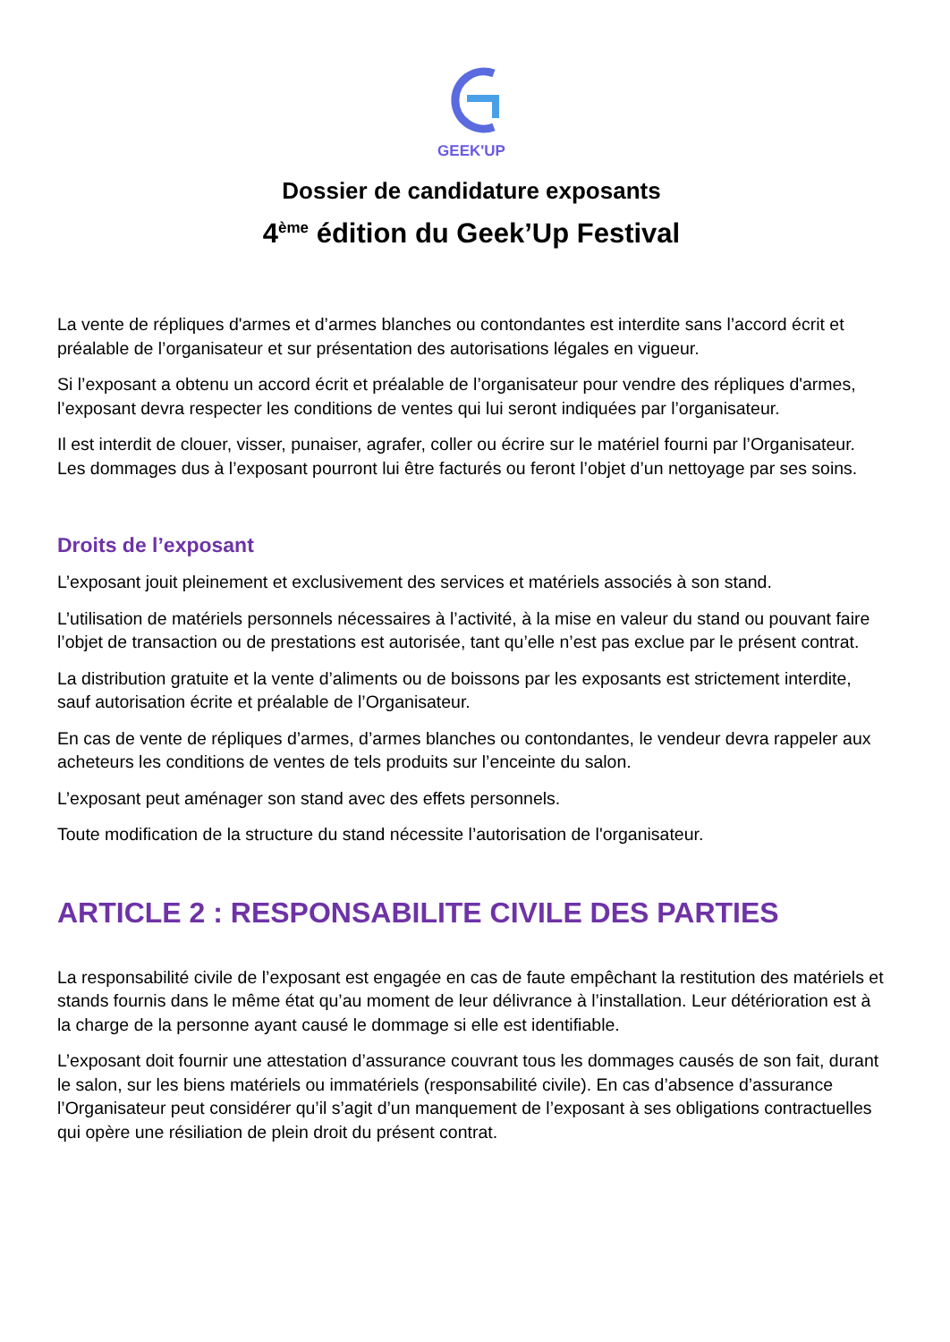GEEK'UP
Dossier de candidature exposants
4<sup>ème</sup> édition du Geek’Up Festival
La vente de répliques d'armes et d’armes blanches ou contondantes est interdite sans l’accord écrit et préalable de l’organisateur et sur présentation des autorisations légales en vigueur.
Si l’exposant a obtenu un accord écrit et préalable de l’organisateur pour vendre des répliques d'armes, l’exposant devra respecter les conditions de ventes qui lui seront indiquées par l’organisateur.
Il est interdit de clouer, visser, punaiser, agrafer, coller ou écrire sur le matériel fourni par l’Organisateur. Les dommages dus à l’exposant pourront lui être facturés ou feront l’objet d’un nettoyage par ses soins.
Droits de l’exposant
L’exposant jouit pleinement et exclusivement des services et matériels associés à son stand.
L’utilisation de matériels personnels nécessaires à l’activité, à la mise en valeur du stand ou pouvant faire l’objet de transaction ou de prestations est autorisée, tant qu’elle n’est pas exclue par le présent contrat.
La distribution gratuite et la vente d’aliments ou de boissons par les exposants est strictement interdite, sauf autorisation écrite et préalable de l’Organisateur.
En cas de vente de répliques d’armes, d’armes blanches ou contondantes, le vendeur devra rappeler aux acheteurs les conditions de ventes de tels produits sur l’enceinte du salon.
L’exposant peut aménager son stand avec des effets personnels.
Toute modification de la structure du stand nécessite l’autorisation de l'organisateur.
ARTICLE 2 : RESPONSABILITE CIVILE DES PARTIES
La responsabilité civile de l’exposant est engagée en cas de faute empêchant la restitution des matériels et stands fournis dans le même état qu’au moment de leur délivrance à l’installation. Leur détérioration est à la charge de la personne ayant causé le dommage si elle est identifiable.
L’exposant doit fournir une attestation d’assurance couvrant tous les dommages causés de son fait, durant le salon, sur les biens matériels ou immatériels (responsabilité civile). En cas d’absence d’assurance l’Organisateur peut considérer qu’il s’agit d’un manquement de l’exposant à ses obligations contractuelles qui opère une résiliation de plein droit du présent contrat.